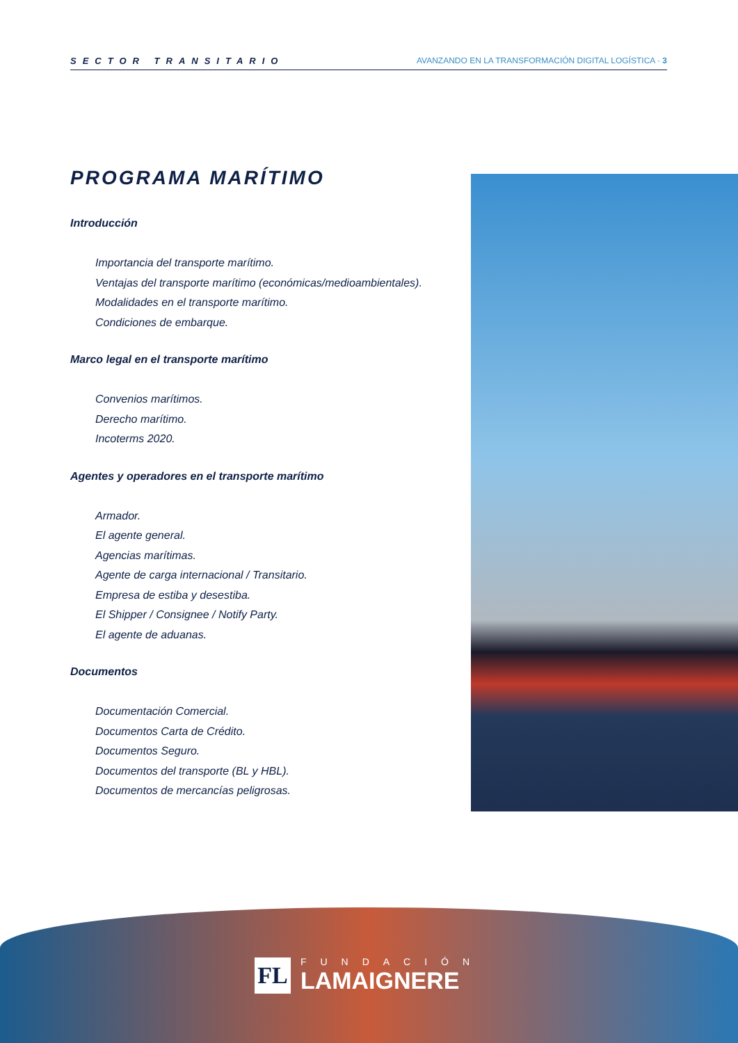SECTOR TRANSITARIO AVANZANDO EN LA TRANSFORMACIÓN DIGITAL LOGÍSTICA · 3
PROGRAMA MARÍTIMO
Introducción
Importancia del transporte marítimo.
Ventajas del transporte marítimo (económicas/medioambientales).
Modalidades en el transporte marítimo.
Condiciones de embarque.
Marco legal en el transporte marítimo
Convenios marítimos.
Derecho marítimo.
Incoterms 2020.
Agentes y operadores en el transporte marítimo
Armador.
El agente general.
Agencias marítimas.
Agente de carga internacional / Transitario.
Empresa de estiba y desestiba.
El Shipper / Consignee / Notify Party.
El agente de aduanas.
Documentos
Documentación Comercial.
Documentos Carta de Crédito.
Documentos Seguro.
Documentos del transporte (BL y HBL).
Documentos de mercancías peligrosas.
FL
FUNDACIÓN
LAMAIGNERE